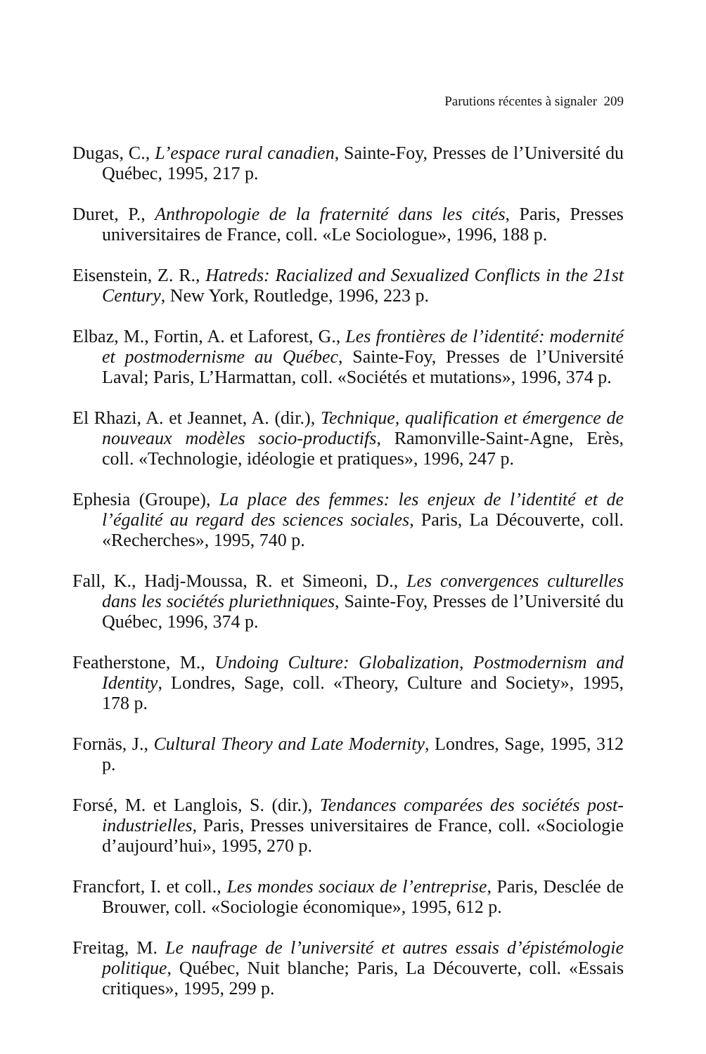Parutions récentes à signaler 209
Dugas, C., L’espace rural canadien, Sainte-Foy, Presses de l’Université du Québec, 1995, 217 p.
Duret, P., Anthropologie de la fraternité dans les cités, Paris, Presses universitaires de France, coll. «Le Sociologue», 1996, 188 p.
Eisenstein, Z. R., Hatreds: Racialized and Sexualized Conflicts in the 21st Century, New York, Routledge, 1996, 223 p.
Elbaz, M., Fortin, A. et Laforest, G., Les frontières de l’identité: modernité et postmodernisme au Québec, Sainte-Foy, Presses de l’Université Laval; Paris, L’Harmattan, coll. «Sociétés et mutations», 1996, 374 p.
El Rhazi, A. et Jeannet, A. (dir.), Technique, qualification et émergence de nouveaux modèles socio-productifs, Ramonville-Saint-Agne, Erès, coll. «Technologie, idéologie et pratiques», 1996, 247 p.
Ephesia (Groupe), La place des femmes: les enjeux de l’identité et de l’égalité au regard des sciences sociales, Paris, La Découverte, coll. «Recherches», 1995, 740 p.
Fall, K., Hadj-Moussa, R. et Simeoni, D., Les convergences culturelles dans les sociétés pluriethniques, Sainte-Foy, Presses de l’Université du Québec, 1996, 374 p.
Featherstone, M., Undoing Culture: Globalization, Postmodernism and Identity, Londres, Sage, coll. «Theory, Culture and Society», 1995, 178 p.
Fornäs, J., Cultural Theory and Late Modernity, Londres, Sage, 1995, 312 p.
Forsé, M. et Langlois, S. (dir.), Tendances comparées des sociétés post-industrielles, Paris, Presses universitaires de France, coll. «Sociologie d’aujourd’hui», 1995, 270 p.
Francfort, I. et coll., Les mondes sociaux de l’entreprise, Paris, Desclée de Brouwer, coll. «Sociologie économique», 1995, 612 p.
Freitag, M. Le naufrage de l’université et autres essais d’épistémologie politique, Québec, Nuit blanche; Paris, La Découverte, coll. «Essais critiques», 1995, 299 p.